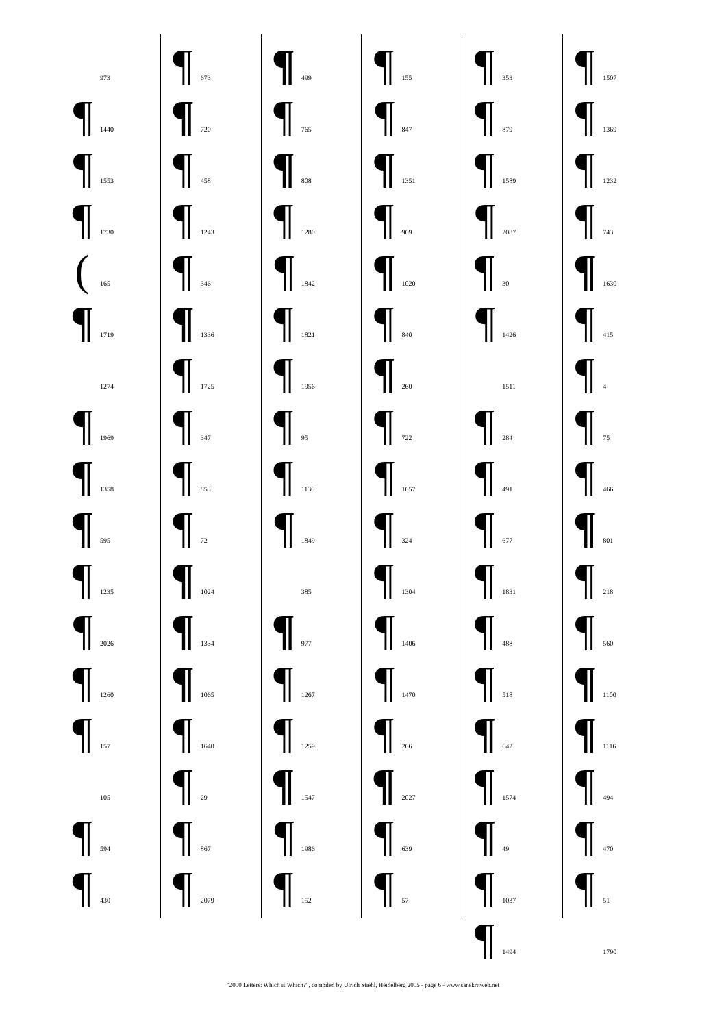973
¶ 1440
¶ 1553
¶ 1730
(165
¶ 1719
1274
¶ 1969
¶ 1358
¶ 595
¶ 1235
¶ 2026
¶ 1260
¶ 157
105
¶ 594
¶ 430
¶ 673
¶ 720
¶ 458
¶ 1243
¶ 346
¶ 1336
¶ 1725
¶ 347
¶ 853
¶ 72
¶ 1024
¶ 1334
¶ 1065
¶ 1640
¶ 29
¶ 867
¶ 2079
¶ 499
¶ 765
¶ 808
¶ 1280
¶ 1842
¶ 1821
¶ 1956
¶ 95
¶ 1136
¶ 1849
385
¶ 977
¶ 1267
¶ 1259
¶ 1547
¶ 1986
¶ 152
¶ 155
¶ 847
¶ 1351
¶ 969
¶ 1020
¶ 840
¶ 260
¶ 722
¶ 1657
¶ 324
¶ 1304
¶ 1406
¶ 1470
¶ 266
¶ 2027
¶ 639
¶ 57
¶ 353
¶ 879
¶ 1589
¶ 2087
¶ 30
¶ 1426
1511
¶ 284
¶ 491
¶ 677
¶ 1831
¶ 488
¶ 518
¶ 642
¶ 1574
¶ 49
¶ 1037
¶ 1494
¶ 1507
¶ 1369
¶ 1232
¶ 743
¶ 1630
¶ 415
¶ 4
¶ 75
¶ 466
¶ 801
¶ 218
¶ 560
¶ 1100
¶ 1116
¶ 494
¶ 470
¶ 51
1790
"2000 Letters: Which is Which?", compiled by Ulrich Stiehl, Heidelberg 2005 - page 6 - www.sanskritweb.net